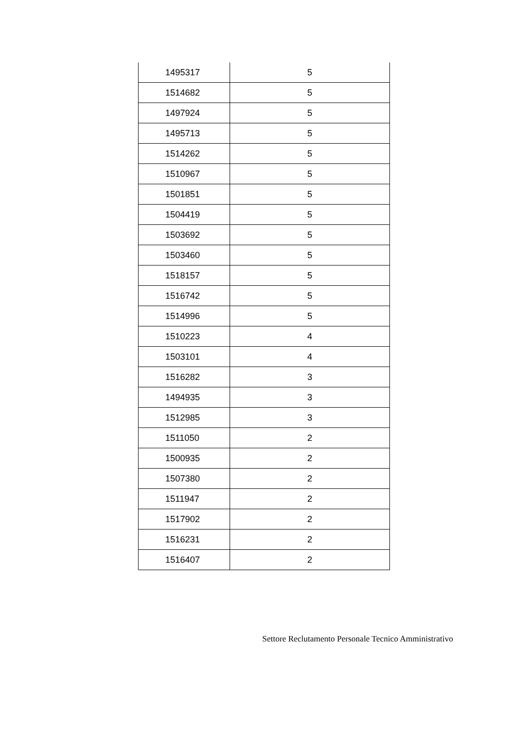| 1495317 | 5 |
| 1514682 | 5 |
| 1497924 | 5 |
| 1495713 | 5 |
| 1514262 | 5 |
| 1510967 | 5 |
| 1501851 | 5 |
| 1504419 | 5 |
| 1503692 | 5 |
| 1503460 | 5 |
| 1518157 | 5 |
| 1516742 | 5 |
| 1514996 | 5 |
| 1510223 | 4 |
| 1503101 | 4 |
| 1516282 | 3 |
| 1494935 | 3 |
| 1512985 | 3 |
| 1511050 | 2 |
| 1500935 | 2 |
| 1507380 | 2 |
| 1511947 | 2 |
| 1517902 | 2 |
| 1516231 | 2 |
| 1516407 | 2 |
Settore Reclutamento Personale Tecnico Amministrativo